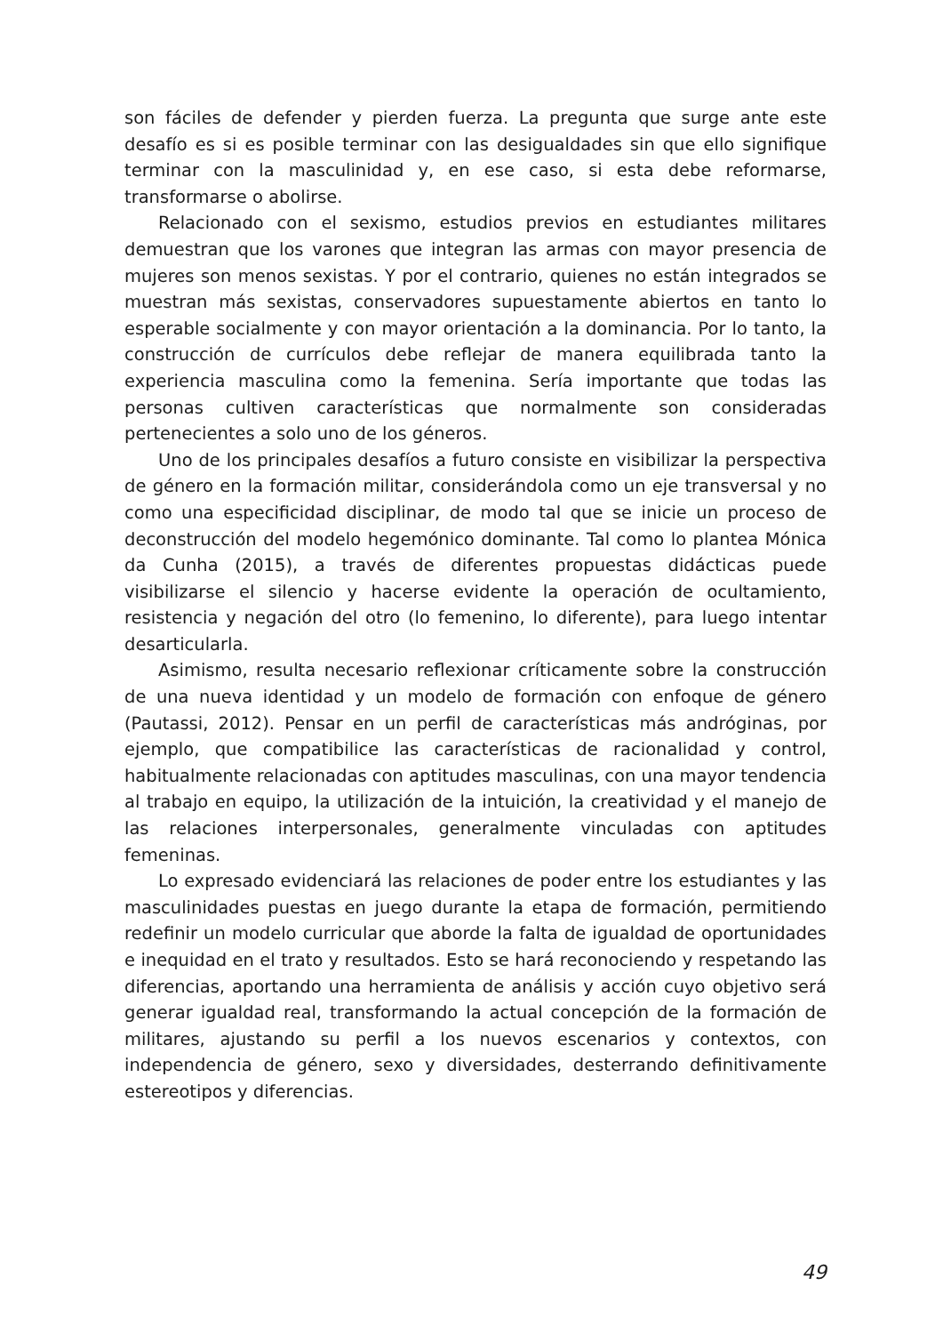son fáciles de defender y pierden fuerza. La pregunta que surge ante este desafío es si es posible terminar con las desigualdades sin que ello signifique terminar con la masculinidad y, en ese caso, si esta debe reformarse, transformarse o abolirse.
Relacionado con el sexismo, estudios previos en estudiantes militares demuestran que los varones que integran las armas con mayor presencia de mujeres son menos sexistas. Y por el contrario, quienes no están integrados se muestran más sexistas, conservadores supuestamente abiertos en tanto lo esperable socialmente y con mayor orientación a la dominancia. Por lo tanto, la construcción de currículos debe reflejar de manera equilibrada tanto la experiencia masculina como la femenina. Sería importante que todas las personas cultiven características que normalmente son consideradas pertenecientes a solo uno de los géneros.
Uno de los principales desafíos a futuro consiste en visibilizar la perspectiva de género en la formación militar, considerándola como un eje transversal y no como una especificidad disciplinar, de modo tal que se inicie un proceso de deconstrucción del modelo hegemónico dominante. Tal como lo plantea Mónica da Cunha (2015), a través de diferentes propuestas didácticas puede visibilizarse el silencio y hacerse evidente la operación de ocultamiento, resistencia y negación del otro (lo femenino, lo diferente), para luego intentar desarticularla.
Asimismo, resulta necesario reflexionar críticamente sobre la construcción de una nueva identidad y un modelo de formación con enfoque de género (Pautassi, 2012). Pensar en un perfil de características más andróginas, por ejemplo, que compatibilice las características de racionalidad y control, habitualmente relacionadas con aptitudes masculinas, con una mayor tendencia al trabajo en equipo, la utilización de la intuición, la creatividad y el manejo de las relaciones interpersonales, generalmente vinculadas con aptitudes femeninas.
Lo expresado evidenciará las relaciones de poder entre los estudiantes y las masculinidades puestas en juego durante la etapa de formación, permitiendo redefinir un modelo curricular que aborde la falta de igualdad de oportunidades e inequidad en el trato y resultados. Esto se hará reconociendo y respetando las diferencias, aportando una herramienta de análisis y acción cuyo objetivo será generar igualdad real, transformando la actual concepción de la formación de militares, ajustando su perfil a los nuevos escenarios y contextos, con independencia de género, sexo y diversidades, desterrando definitivamente estereotipos y diferencias.
49